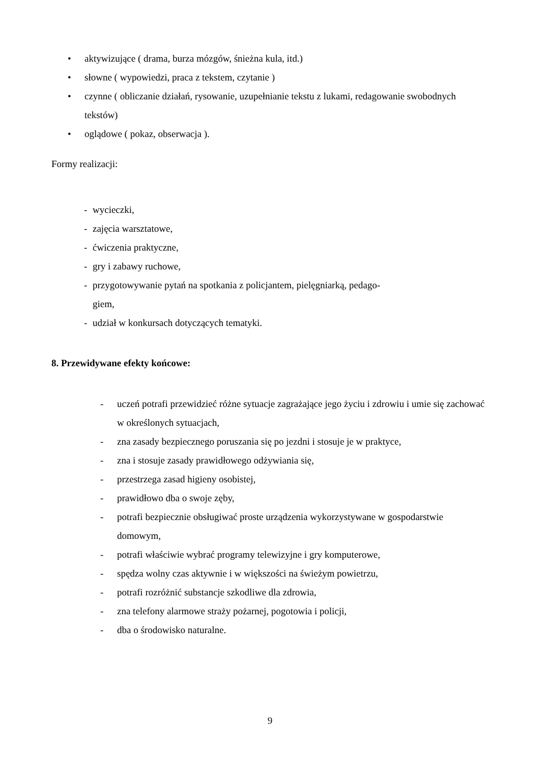• aktywizujące ( drama, burza mózgów, śnieżna kula, itd.)
• słowne ( wypowiedzi, praca z tekstem, czytanie )
• czynne ( obliczanie działań, rysowanie, uzupełnianie tekstu z lukami, redagowanie swobodnych tekstów)
• oglądowe ( pokaz, obserwacja ).
Formy realizacji:
- wycieczki,
- zajęcia warsztatowe,
- ćwiczenia praktyczne,
- gry i zabawy ruchowe,
- przygotowywanie pytań na spotkania z policjantem, pielęgniarką, pedago-
giem,
- udział w konkursach dotyczących tematyki.
8. Przewidywane efekty końcowe:
- uczeń potrafi przewidzieć różne sytuacje zagrażające jego życiu i zdrowiu i umie się zachować w określonych sytuacjach,
- zna zasady bezpiecznego poruszania się po jezdni i stosuje je w praktyce,
- zna i stosuje zasady prawidłowego odżywiania się,
- przestrzega zasad higieny osobistej,
- prawidłowo dba o swoje zęby,
- potrafi bezpiecznie obsługiwać proste urządzenia wykorzystywane w gospodarstwie domowym,
- potrafi właściwie wybrać programy telewizyjne i gry komputerowe,
- spędza wolny czas aktywnie i w większości na świeżym powietrzu,
- potrafi rozróżnić substancje szkodliwe dla zdrowia,
- zna telefony alarmowe straży pożarnej, pogotowia i policji,
- dba o środowisko naturalne.
9